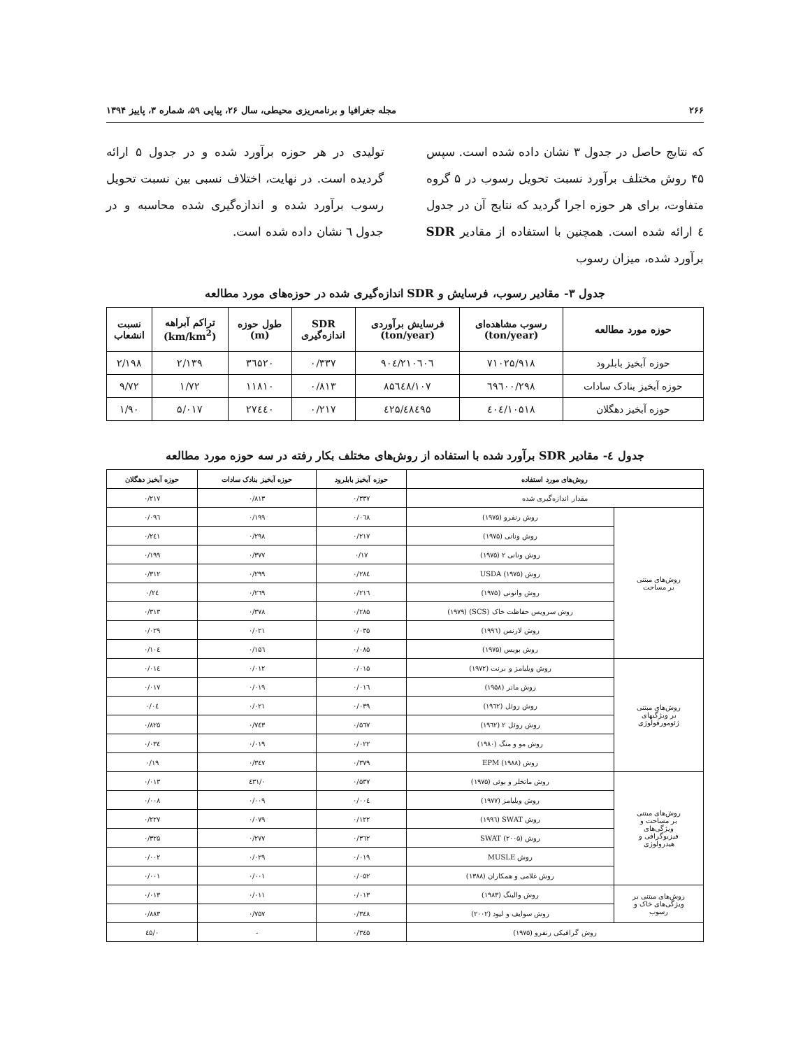۲۶۶ مجله جغرافیا و برنامه‌ریزی محیطی، سال ۲۶، پیاپی ۵۹، شماره ۳، پاییز ۱۳۹۴
که نتایج حاصل در جدول ۳ نشان داده شده است. سپس ۴۵ روش مختلف برآورد نسبت تحویل رسوب در ۵ گروه متفاوت، برای هر حوزه اجرا گردید که نتایج آن در جدول ٤ ارائه شده است. همچنین با استفاده از مقادیر SDR برآورد شده، میزان رسوب
تولیدی در هر حوزه برآورد شده و در جدول ۵ ارائه گردیده است. در نهایت، اختلاف نسبی بین نسبت تحویل رسوب برآورد شده و اندازه‌گیری شده محاسبه و در جدول ٦ نشان داده شده است.
جدول ۳- مقادیر رسوب، فرسایش و SDR اندازه‌گیری شده در حوزه‌های مورد مطالعه
| حوزه مورد مطالعه | رسوب مشاهده‌ای (ton/year) | فرسایش برآوردی (ton/year) | SDR اندازه‌گیری | طول حوزه (m) | تراکم آبراهه (km/km<sup>2</sup>) | نسبت انشعاب |
| --- | --- | --- | --- | --- | --- | --- |
| حوزه آبخیز بابلرود | ۷۱۰۲۵/۹۱۸ | ۲۱۰٦۰٦/۹۰٤ | ۰/۳۳۷ | ۳٦۵۲۰ | ۲/۱۳۹ | ۲/۱۹۸ |
| حوزه آبخیز بنادک سادات | ٦۹٦۰۰/۲۹۸ | ۸۵٦٤۸/۱۰۷ | ۰/۸۱۳ | ۱۱۸۱۰ | ۱/۷۲ | ۹/۷۲ |
| حوزه آبخیز دهگلان | ۱۰۵۱۸/٤۰٤ | ٤۸٤۹۵/٤۲۵ | ۰/۲۱۷ | ۲۷٤٤۰ | ۵/۰۱۷ | ۱/۹۰ |
جدول ٤- مقادیر SDR برآورد شده با استفاده از روش‌های مختلف بکار رفته در سه حوزه مورد مطالعه
| روش‌های مورد استفاده | | حوزه آبخیز بابلرود | حوزه آبخیز بنادک سادات | حوزه آبخیز دهگلان |
| --- | --- | --- | --- | --- |
| مقدار اندازه‌گیری شده | | ۰/۳۳۷ | ۰/۸۱۳ | ۰/۲۱۷ |
| روش‌های مبتنی بر مساحت | روش رنفرو (۱۹۷۵) | ۰/۰٦۸ | ۰/۱۹۹ | ۰/۰۹٦ |
| | روش ونانی (۱۹۷۵) | ۰/۲۱۷ | ۰/۲۹۸ | ۰/۲٤۱ |
| | روش ونانی ۲ (۱۹۷۵) | ۰/۱۷ | ۰/۳۷۷ | ۰/۱۹۹ |
| | روش USDA (۱۹۷۵) | ۰/۲۸٤ | ۰/۲۹۹ | ۰/۳۱۲ |
| | روش وانونی (۱۹۷۵) | ۰/۲۱٦ | ۰/۲٦۹ | ۰/۲٤ |
| | روش سرویس حفاظت خاک (SCS) (۱۹۷۹) | ۰/۲۸۵ | ۰/۳۷۸ | ۰/۳۱۳ |
| | روش لارنس (۱۹۹٦) | ۰/۰۳۵ | ۰/۰۲۱ | ۰/۰۲۹ |
| | روش بویس (۱۹۷۵) | ۰/۰۸۵ | ۰/۱۵٦ | ۰/۱۰٤ |
| روش‌های مبتنی بر ویژگیهای ژئومورفولوژی | روش ویلیامز و برنت (۱۹۷۲) | ۰/۰۱۵ | ۰/۰۱۲ | ۰/۰۱٤ |
| | روش مانر (۱۹۵۸) | ۰/۰۱٦ | ۰/۰۱۹ | ۰/۰۱۷ |
| | روش روئل (۱۹٦۲) | ۰/۰۳۹ | ۰/۰۲۱ | ۰/۰٤ |
| | روش روئل ۲ (۱۹٦۲) | ۰/۵٦۷ | ۰/۷٤۳ | ۰/۸۲۵ |
| | روش مو و منگ (۱۹۸۰) | ۰/۰۲۲ | ۰/۰۱۹ | ۰/۰۳٤ |
| | روش EPM (۱۹۸۸) | ۰/۳۷۹ | ۰/۳٤۷ | ۰/۱۹ |
| روش‌های مبتنی بر مساحت و ویژگی‌های فیزیوگرافی و هیدرولوژی | روش ماتخلر و بوئی (۱۹۷۵) | ۰/۵۳۷ | ۰/٤۳۱ | ۰/۰۱۳ |
| | روش ویلیامز (۱۹۷۷) | ۰/۰۰٤ | ۰/۰۰۹ | ۰/۰۰۸ |
| | روش SWAT (۱۹۹٦) | ۰/۱۲۲ | ۰/۰۷۹ | ۰/۲۲۷ |
| | روش SWAT (۲۰۰۵) | ۰/۳٦۲ | ۰/۲۷۷ | ۰/۳۲۵ |
| | روش MUSLE | ۰/۰۱۹ | ۰/۰۲۹ | ۰/۰۰۲ |
| | روش غلامی و همکاران (۱۳۸۸) | ۰/۰۵۲ | ۰/۰۰۱ | ۰/۰۰۱ |
| روش‌های مبتنی بر ویژگی‌های خاک و رسوب | روش والینگ (۱۹۸۳) | ۰/۰۱۳ | ۰/۰۱۱ | ۰/۰۱۳ |
| | روش سوایف و لیود (۲۰۰۲) | ۰/۳٤۸ | ۰/۷۵۷ | ۰/۸۸۳ |
| روش گرافیکی رنفرو (۱۹۷۵) | | ۰/۳٤۵ | - | ۰/٤۵ |